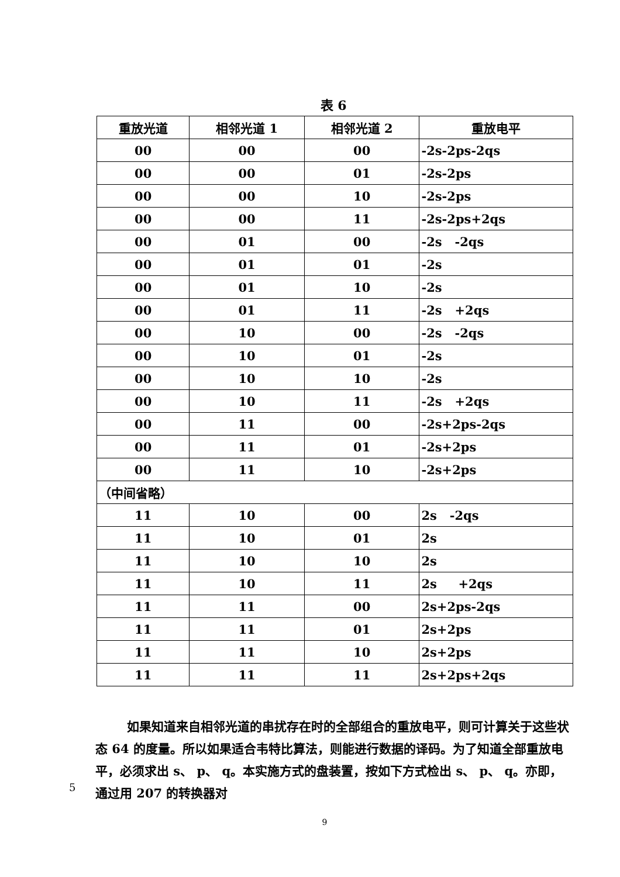表 6
| 重放光道 | 相邻光道 1 | 相邻光道 2 | 重放电平 |
| --- | --- | --- | --- |
| 00 | 00 | 00 | -2s-2ps-2qs |
| 00 | 00 | 01 | -2s-2ps |
| 00 | 00 | 10 | -2s-2ps |
| 00 | 00 | 11 | -2s-2ps+2qs |
| 00 | 01 | 00 | -2s -2qs |
| 00 | 01 | 01 | -2s |
| 00 | 01 | 10 | -2s |
| 00 | 01 | 11 | -2s +2qs |
| 00 | 10 | 00 | -2s -2qs |
| 00 | 10 | 01 | -2s |
| 00 | 10 | 10 | -2s |
| 00 | 10 | 11 | -2s +2qs |
| 00 | 11 | 00 | -2s+2ps-2qs |
| 00 | 11 | 01 | -2s+2ps |
| 00 | 11 | 10 | -2s+2ps |
| （中间省略） | | | |
| 11 | 10 | 00 | 2s -2qs |
| 11 | 10 | 01 | 2s |
| 11 | 10 | 10 | 2s |
| 11 | 10 | 11 | 2s +2qs |
| 11 | 11 | 00 | 2s+2ps-2qs |
| 11 | 11 | 01 | 2s+2ps |
| 11 | 11 | 10 | 2s+2ps |
| 11 | 11 | 11 | 2s+2ps+2qs |
如果知道来自相邻光道的串扰存在时的全部组合的重放电平，则可计算关于这些状态 64 的度量。所以如果适合韦特比算法，则能进行数据的译码。为了知道全部重放电平，必须求出 s、 p、 q。本实施方式的盘装置，按如下方式检出 s、 p、 q。亦即，通过用 207 的转换器对
5
9